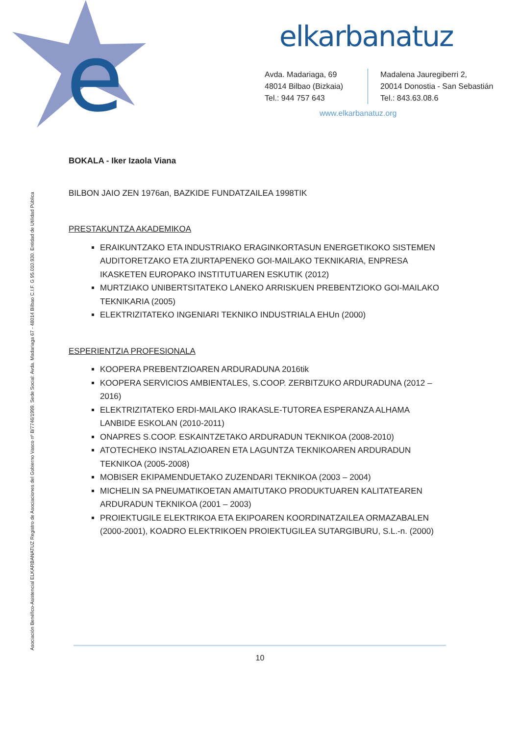e
elkarbanatuz
Avda. Madariaga, 69
48014 Bilbao (Bizkaia)
Tel.: 944 757 643
Madalena Jauregiberri 2,
20014 Donostia - San Sebastián
Tel.: 843.63.08.6
www.elkarbanatuz.org
Asociación Benéfico-Asistencial ELKARBANATUZ Registro de Asociaciones del Gobierno Vasco nº B/7746/1999. Sede Social: Avda. Madariaga 67 - 48014 Bilbao C.I.F. G 95.010.930. Entidad de Utilidad Pública
BOKALA - Iker Izaola Viana
BILBON JAIO ZEN 1976an, BAZKIDE FUNDATZAILEA 1998TIK
PRESTAKUNTZA AKADEMIKOA
ERAIKUNTZAKO ETA INDUSTRIAKO ERAGINKORTASUN ENERGETIKOKO SISTEMEN AUDITORETZAKO ETA ZIURTAPENEKO GOI-MAILAKO TEKNIKARIA, ENPRESA IKASKETEN EUROPAKO INSTITUTUAREN ESKUTIK (2012)
MURTZIAKO UNIBERTSITATEKO LANEKO ARRISKUEN PREBENTZIOKO GOI-MAILAKO TEKNIKARIA (2005)
ELEKTRIZITATEKO INGENIARI TEKNIKO INDUSTRIALA EHUn (2000)
ESPERIENTZIA PROFESIONALA
KOOPERA PREBENTZIOAREN ARDURADUNA 2016tik
KOOPERA SERVICIOS AMBIENTALES, S.COOP. ZERBITZUKO ARDURADUNA (2012 – 2016)
ELEKTRIZITATEKO ERDI-MAILAKO IRAKASLE-TUTOREA ESPERANZA ALHAMA LANBIDE ESKOLAN (2010-2011)
ONAPRES S.COOP. ESKAINTZETAKO ARDURADUN TEKNIKOA (2008-2010)
ATOTECHEKO INSTALAZIOAREN ETA LAGUNTZA TEKNIKOAREN ARDURADUN TEKNIKOA (2005-2008)
MOBISER EKIPAMENDUETAKO ZUZENDARI TEKNIKOA (2003 – 2004)
MICHELIN SA PNEUMATIKOETAN AMAITUTAKO PRODUKTUAREN KALITATEAREN ARDURADUN TEKNIKOA (2001 – 2003)
PROIEKTUGILE ELEKTRIKOA ETA EKIPOAREN KOORDINATZAILEA ORMAZABALEN (2000-2001), KOADRO ELEKTRIKOEN PROIEKTUGILEA SUTARGIBURU, S.L.-n. (2000)
10